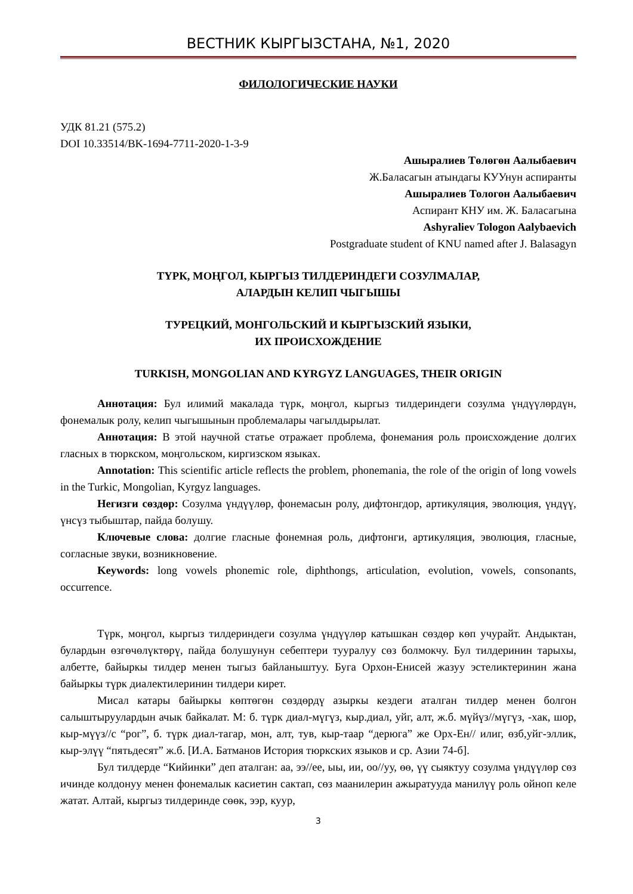ВЕСТНИК КЫРГЫЗСТАНА, №1, 2020
ФИЛОЛОГИЧЕСКИЕ НАУКИ
УДК 81.21 (575.2)
DOI 10.33514/BK-1694-7711-2020-1-3-9
Ашыралиев Төлөгөн Аалыбаевич
Ж.Баласагын атындагы КУУнун аспиранты
Ашыралиев Тологон Аалыбаевич
Аспирант КНУ им. Ж. Баласагына
Ashyraliev Tologon Aalybaevich
Postgraduate student of KNU named after J. Balasagyn
ТҮРК, МОҢГОЛ, КЫРГЫЗ ТИЛДЕРИНДЕГИ СОЗУЛМАЛАР,
АЛАРДЫН КЕЛИП ЧЫГЫШЫ
ТУРЕЦКИЙ, МОНГОЛЬСКИЙ И КЫРГЫЗСКИЙ ЯЗЫКИ,
ИХ ПРОИСХОЖДЕНИЕ
TURKISH, MONGOLIAN AND KYRGYZ LANGUAGES, THEIR ORIGIN
Аннотация: Бул илимий макалада түрк, моңгол, кыргыз тилдериндеги созулма үндүүлөрдүн, фонемалык ролу, келип чыгышынын проблемалары чагылдырылат.
Аннотация: В этой научной статье отражает проблема, фонемания роль происхождение долгих гласных в тюркском, моңгольском, киргизском языках.
Annotation: This scientific article reflects the problem, phonemania, the role of the origin of long vowels in the Turkic, Mongolian, Kyrgyz languages.
Негизги сөздөр: Созулма үндүүлөр, фонемасын ролу, дифтонгдор, артикуляция, эволюция, үндүү, үнсүз тыбыштар, пайда болушу.
Ключевые слова: долгие гласные фонемная роль, дифтонги, артикуляция, эволюция, гласные, согласные звуки, возникновение.
Keywords: long vowels phonemic role, diphthongs, articulation, evolution, vowels, consonants, occurrence.
Түрк, моңгол, кыргыз тилдериндеги созулма үндүүлөр катышкан сөздөр көп учурайт. Андыктан, булардын өзгөчөлүктөрү, пайда болушунун себептери тууралуу сөз болмокчу. Бул тилдеринин тарыхы, албетте, байыркы тилдер менен тыгыз байланыштуу. Буга Орхон-Енисей жазуу эстеликтеринин жана байыркы түрк диалектилеринин тилдери кирет.
Мисал катары байыркы көптөгөн сөздөрдү азыркы кездеги аталган тилдер менен болгон салыштыруулардын ачык байкалат. М: б. түрк диал-мүгүз, кыр.диал, уйг, алт, ж.б. мүйүз//мүгүз, -хак, шор, кыр-мүүз//с “рог”, б. түрк диал-тагар, мон, алт, тув, кыр-таар “дерюга” же Орх-Ен// илиг, өзб,уйг-эллик, кыр-элүү “пятьдесят” ж.б. [И.А. Батманов История тюркских языков и ср. Азии 74-б].
Бул тилдерде “Кийинки” деп аталган: аа, ээ//ее, ыы, ии, оо//уу, өө, үү сыяктуу созулма үндүүлөр сөз ичинде колдонуу менен фонемалык касиетин сактап, сөз маанилерин ажыратууда манилүү роль ойноп келе жатат. Алтай, кыргыз тилдеринде сөөк, ээр, куур,
3